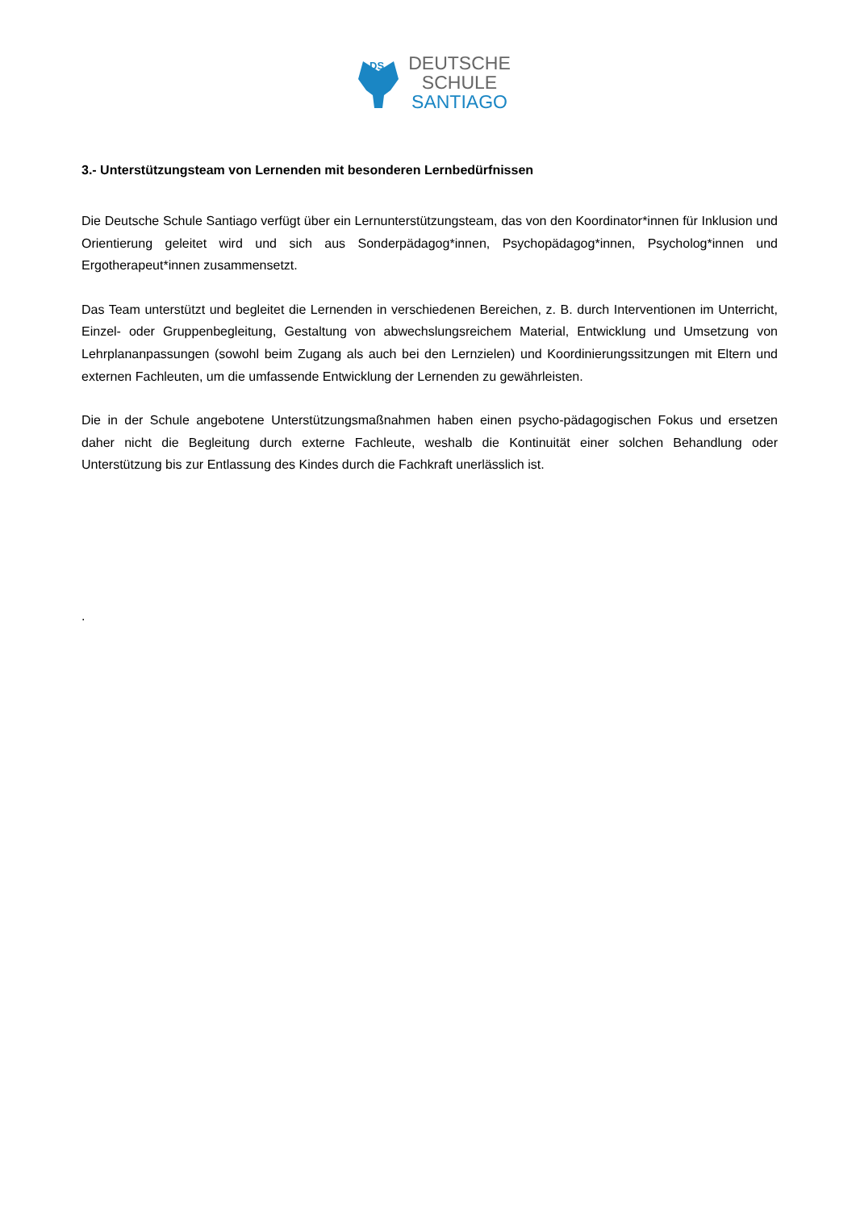DS
DEUTSCHE
SCHULE
SANTIAGO
3.- Unterstützungsteam von Lernenden mit besonderen Lernbedürfnissen
Die Deutsche Schule Santiago verfügt über ein Lernunterstützungsteam, das von den Koordinator*innen für Inklusion und Orientierung geleitet wird und sich aus Sonderpädagog*innen, Psychopädagog*innen, Psycholog*innen und Ergotherapeut*innen zusammensetzt.
Das Team unterstützt und begleitet die Lernenden in verschiedenen Bereichen, z. B. durch Interventionen im Unterricht, Einzel- oder Gruppenbegleitung, Gestaltung von abwechslungsreichem Material, Entwicklung und Umsetzung von Lehrplananpassungen (sowohl beim Zugang als auch bei den Lernzielen) und Koordinierungssitzungen mit Eltern und externen Fachleuten, um die umfassende Entwicklung der Lernenden zu gewährleisten.
Die in der Schule angebotene Unterstützungsmaßnahmen haben einen psycho-pädagogischen Fokus und ersetzen daher nicht die Begleitung durch externe Fachleute, weshalb die Kontinuität einer solchen Behandlung oder Unterstützung bis zur Entlassung des Kindes durch die Fachkraft unerlässlich ist.
.